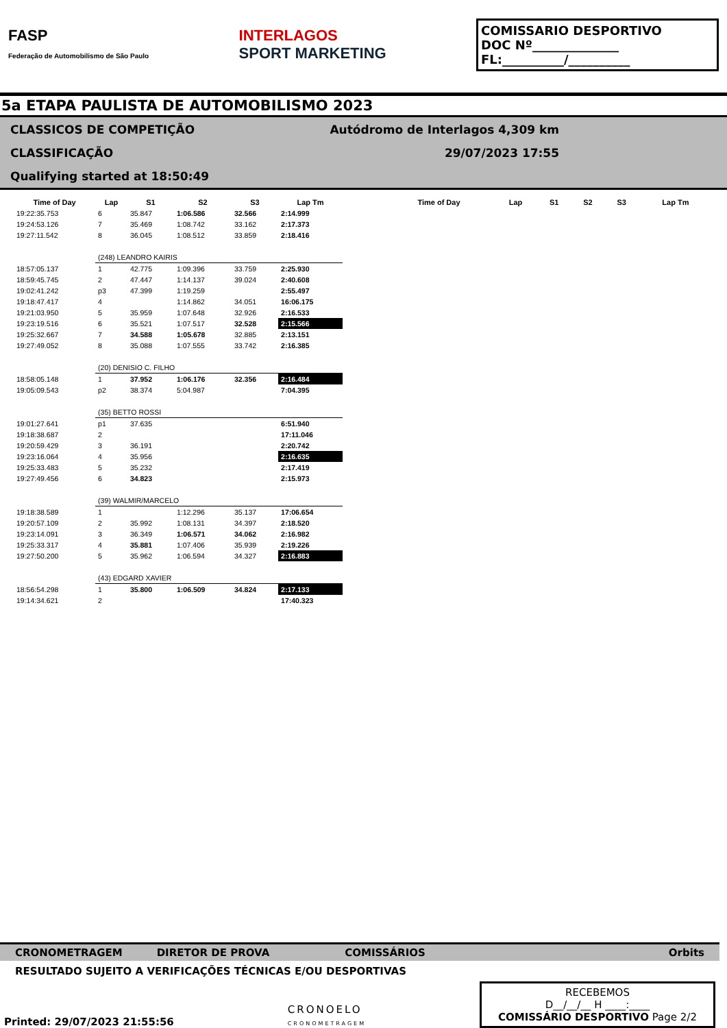FASP
Federação de Automobilismo de São Paulo
INTERLAGOS
SPORT MARKETING
COMISSARIO DESPORTIVO
DOC Nº______________
FL:__________/__________
5a ETAPA PAULISTA DE AUTOMOBILISMO 2023
CLASSICOS DE COMPETIÇÃO
CLASSIFICAÇÃO
Qualifying started at 18:50:49
Autódromo de Interlagos 4,309 km
29/07/2023 17:55
| Time of Day | Lap | S1 | S2 | S3 | Lap Tm |
| --- | --- | --- | --- | --- | --- |
| 19:22:35.753 | 6 | 35.847 | 1:06.586 | 32.566 | 2:14.999 |
| 19:24:53.126 | 7 | 35.469 | 1:08.742 | 33.162 | 2:17.373 |
| 19:27:11.542 | 8 | 36.045 | 1:08.512 | 33.859 | 2:18.416 |
| | (248) LEANDRO KAIRIS | | | | |
| 18:57:05.137 | 1 | 42.775 | 1:09.396 | 33.759 | 2:25.930 |
| 18:59:45.745 | 2 | 47.447 | 1:14.137 | 39.024 | 2:40.608 |
| 19:02:41.242 | p3 | 47.399 | 1:19.259 | | 2:55.497 |
| 19:18:47.417 | 4 | | 1:14.862 | 34.051 | 16:06.175 |
| 19:21:03.950 | 5 | 35.959 | 1:07.648 | 32.926 | 2:16.533 |
| 19:23:19.516 | 6 | 35.521 | 1:07.517 | 32.528 | 2:15.566 |
| 19:25:32.667 | 7 | 34.588 | 1:05.678 | 32.885 | 2:13.151 |
| 19:27:49.052 | 8 | 35.088 | 1:07.555 | 33.742 | 2:16.385 |
| | (20) DENISIO C. FILHO | | | | |
| 18:58:05.148 | 1 | 37.952 | 1:06.176 | 32.356 | 2:16.484 |
| 19:05:09.543 | p2 | 38.374 | 5:04.987 | | 7:04.395 |
| | (35) BETTO ROSSI | | | | |
| 19:01:27.641 | p1 | 37.635 | | | 6:51.940 |
| 19:18:38.687 | 2 | | | | 17:11.046 |
| 19:20:59.429 | 3 | 36.191 | | | 2:20.742 |
| 19:23:16.064 | 4 | 35.956 | | | 2:16.635 |
| 19:25:33.483 | 5 | 35.232 | | | 2:17.419 |
| 19:27:49.456 | 6 | 34.823 | | | 2:15.973 |
| | (39) WALMIR/MARCELO | | | | |
| 19:18:38.589 | 1 | | 1:12.296 | 35.137 | 17:06.654 |
| 19:20:57.109 | 2 | 35.992 | 1:08.131 | 34.397 | 2:18.520 |
| 19:23:14.091 | 3 | 36.349 | 1:06.571 | 34.062 | 2:16.982 |
| 19:25:33.317 | 4 | 35.881 | 1:07.406 | 35.939 | 2:19.226 |
| 19:27:50.200 | 5 | 35.962 | 1:06.594 | 34.327 | 2:16.883 |
| | (43) EDGARD XAVIER | | | | |
| 18:56:54.298 | 1 | 35.800 | 1:06.509 | 34.824 | 2:17.133 |
| 19:14:34.621 | 2 | | | | 17:40.323 |
| Time of Day | Lap | S1 | S2 | S3 | Lap Tm |
| --- | --- | --- | --- | --- | --- |
CRONOMETRAGEM DIRETOR DE PROVA COMISSÁRIOS Orbits
RESULTADO SUJEITO A VERIFICAÇÕES TÉCNICAS E/OU DESPORTIVAS
Printed: 29/07/2023 21:55:56 CRONOELO
CRONOMETRAGEM RECEBEMOS
D__/__/__ H ____:____
COMISSÁRIO DESPORTIVO Page 2/2